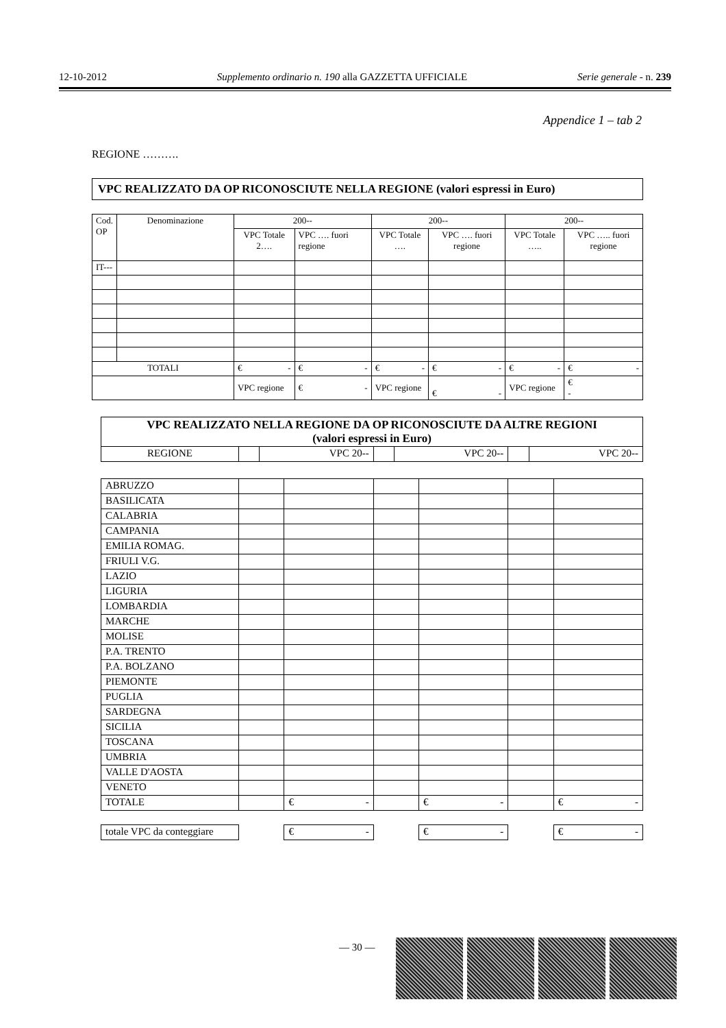12-10-2012 Supplemento ordinario n. 190 alla GAZZETTA UFFICIALE Serie generale - n. 239
Appendice 1 – tab 2
REGIONE ……….
VPC REALIZZATO DA OP RICONOSCIUTE NELLA REGIONE (valori espressi in Euro)
| Cod. OP | Denominazione | 200-- | | 200-- | | 200-- | |
| | | VPC Totale 2…. | VPC …. fuori regione | VPC Totale …. | VPC …. fuori regione | VPC Totale ….. | VPC ….. fuori regione |
| IT--- | | | | | | | |
| TOTALI | | € - | € - | € - | € - | € - | € - |
| | | VPC regione | € - | VPC regione | € - | VPC regione | € - |
| VPC REALIZZATO NELLA REGIONE DA OP RICONOSCIUTE DA ALTRE REGIONI (valori espressi in Euro) | | | | | | |
| REGIONE | | VPC 20-- | | VPC 20-- | | VPC 20-- |
| ABRUZZO | | | | | | |
| BASILICATA | | | | | | |
| CALABRIA | | | | | | |
| CAMPANIA | | | | | | |
| EMILIA ROMAG. | | | | | | |
| FRIULI V.G. | | | | | | |
| LAZIO | | | | | | |
| LIGURIA | | | | | | |
| LOMBARDIA | | | | | | |
| MARCHE | | | | | | |
| MOLISE | | | | | | |
| P.A. TRENTO | | | | | | |
| P.A. BOLZANO | | | | | | |
| PIEMONTE | | | | | | |
| PUGLIA | | | | | | |
| SARDEGNA | | | | | | |
| SICILIA | | | | | | |
| TOSCANA | | | | | | |
| UMBRIA | | | | | | |
| VALLE D'AOSTA | | | | | | |
| VENETO | | | | | | |
| TOTALE | | € - | | € - | | € - |
| totale VPC da conteggiare | | € - | | € - | | € - |
— 30 —